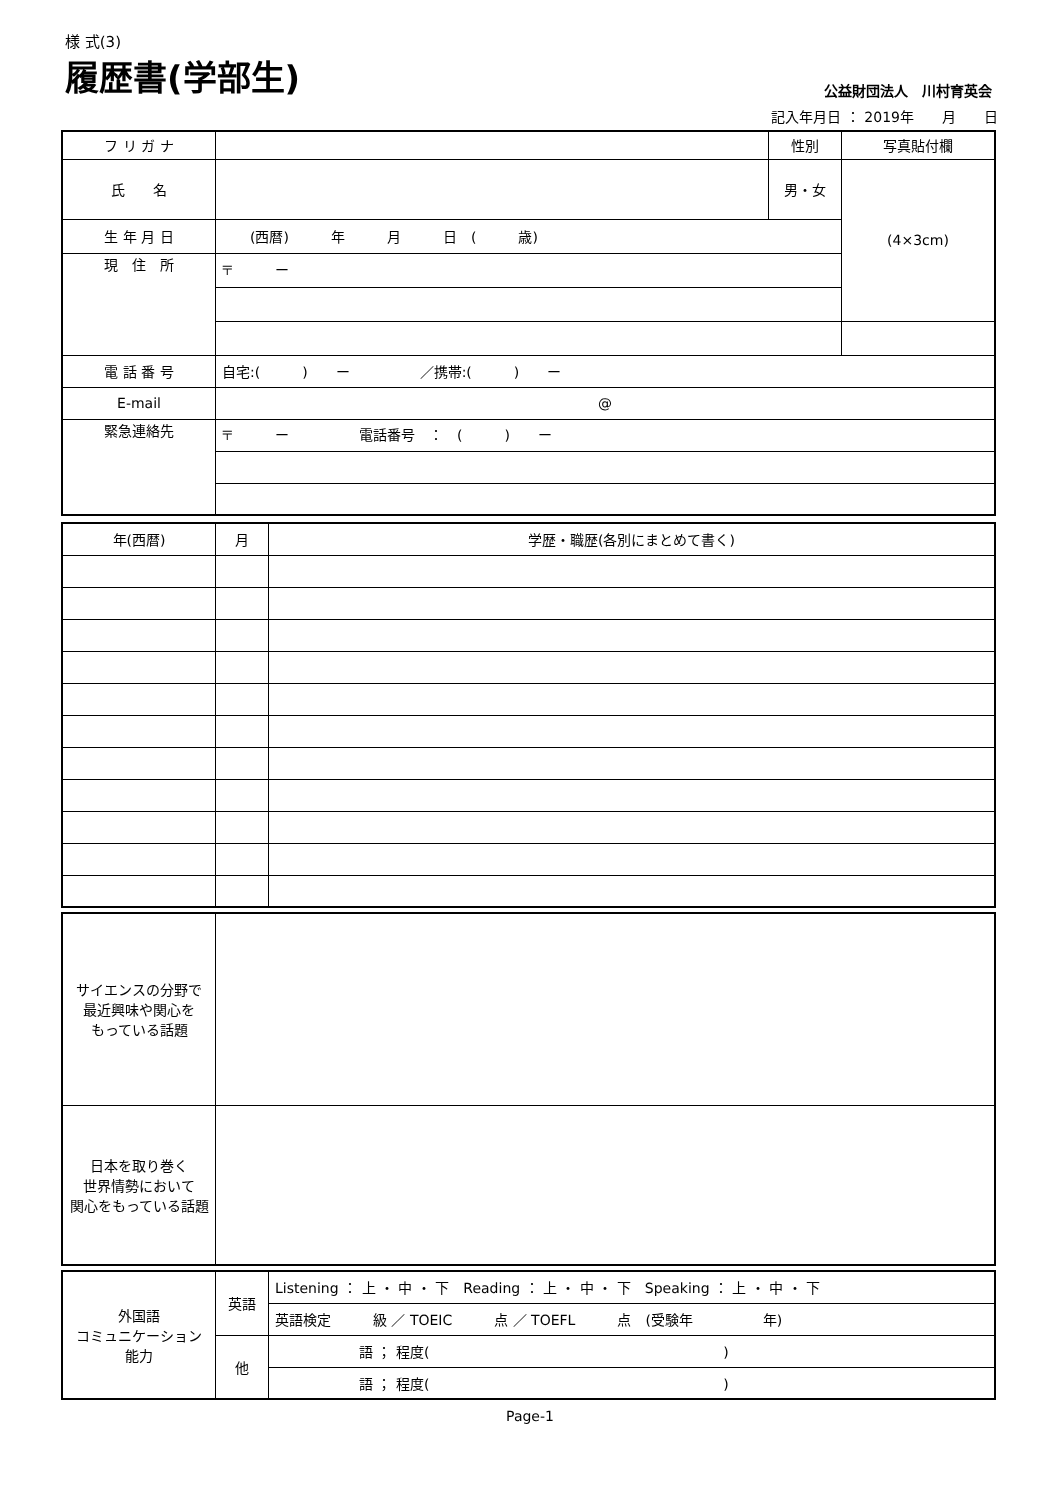様 式(3)
履歴書(学部生)
公益財団法人　川村育英会
記入年月日 ： 2019年　　月　　日
| フ リ ガ ナ | | 性別 | 写真貼付欄 |
| 氏 名 | | 男・女 | (4×3cm) |
| 生 年 月 日 | (西暦) 年 月 日 ( 歳) | | |
| 現 住 所 | 〒 ー | | |
| 電 話 番 号 | 自宅:( ) ー ／携帯:( ) ー | | |
| E-mail | @ | | |
| 緊急連絡先 | 〒 ー 電話番号 ： ( ) ー | | |
| 年(西暦) | 月 | 学歴・職歴(各別にまとめて書く) |
| サイエンスの分野で 最近興味や関心を もっている話題 | |
| 日本を取り巻く 世界情勢において 関心をもっている話題 | |
| 外国語 コミュニケーション 能力 | 英語 | Listening ： 上 ・ 中 ・ 下 Reading ： 上 ・ 中 ・ 下 Speaking ： 上 ・ 中 ・ 下 |
| | | 英語検定 級 ／ TOEIC 点 ／ TOEFL 点 (受験年 年) |
| | 他 | 語 ； 程度( ) |
| | | 語 ； 程度( ) |
Page-1